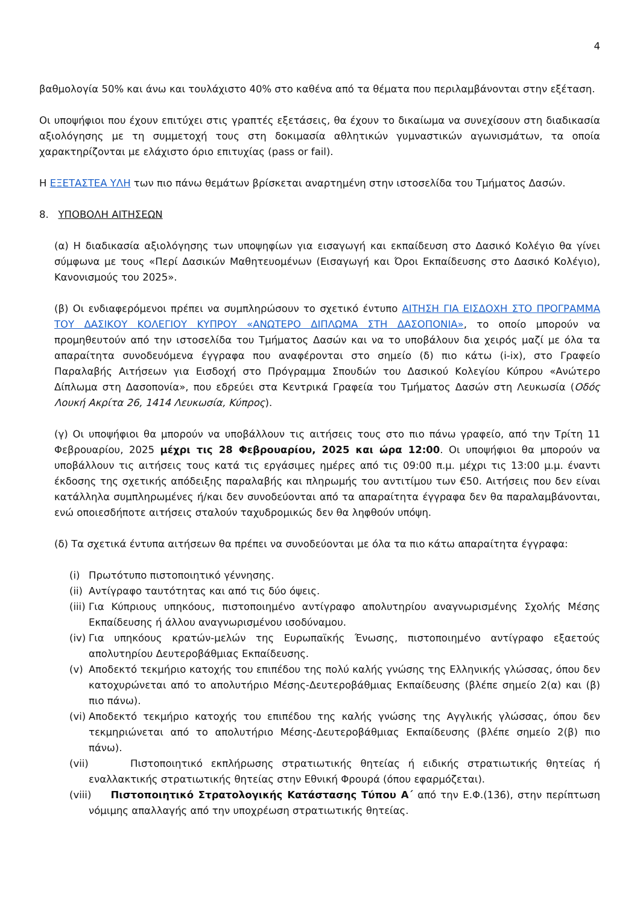4
βαθμολογία 50% και άνω και τουλάχιστο 40% στο καθένα από τα θέματα που περιλαμβάνονται στην εξέταση.
Οι υποψήφιοι που έχουν επιτύχει στις γραπτές εξετάσεις, θα έχουν το δικαίωμα να συνεχίσουν στη διαδικασία αξιολόγησης με τη συμμετοχή τους στη δοκιμασία αθλητικών γυμναστικών αγωνισμάτων, τα οποία χαρακτηρίζονται με ελάχιστο όριο επιτυχίας (pass or fail).
Η ΕΞΕΤΑΣΤΕΑ ΥΛΗ των πιο πάνω θεμάτων βρίσκεται αναρτημένη στην ιστοσελίδα του Τμήματος Δασών.
8. ΥΠΟΒΟΛΗ ΑΙΤΗΣΕΩΝ
(α) Η διαδικασία αξιολόγησης των υποψηφίων για εισαγωγή και εκπαίδευση στο Δασικό Κολέγιο θα γίνει σύμφωνα με τους «Περί Δασικών Μαθητευομένων (Εισαγωγή και Όροι Εκπαίδευσης στο Δασικό Κολέγιο), Κανονισμούς του 2025».
(β) Οι ενδιαφερόμενοι πρέπει να συμπληρώσουν το σχετικό έντυπο ΑΙΤΗΣΗ ΓΙΑ ΕΙΣΔΟΧΗ ΣΤΟ ΠΡΟΓΡΑΜΜΑ ΤΟΥ ΔΑΣΙΚΟΥ ΚΟΛΕΓΙΟΥ ΚΥΠΡΟΥ «ΑΝΩΤΕΡΟ ΔΙΠΛΩΜΑ ΣΤΗ ΔΑΣΟΠΟΝΙΑ», το οποίο μπορούν να προμηθευτούν από την ιστοσελίδα του Τμήματος Δασών και να το υποβάλουν δια χειρός μαζί με όλα τα απαραίτητα συνοδευόμενα έγγραφα που αναφέρονται στο σημείο (δ) πιο κάτω (i-ix), στο Γραφείο Παραλαβής Αιτήσεων για Εισδοχή στο Πρόγραμμα Σπουδών του Δασικού Κολεγίου Κύπρου «Ανώτερο Δίπλωμα στη Δασοπονία», που εδρεύει στα Κεντρικά Γραφεία του Τμήματος Δασών στη Λευκωσία (Οδός Λουκή Ακρίτα 26, 1414 Λευκωσία, Κύπρος).
(γ) Οι υποψήφιοι θα μπορούν να υποβάλλουν τις αιτήσεις τους στο πιο πάνω γραφείο, από την Τρίτη 11 Φεβρουαρίου, 2025 μέχρι τις 28 Φεβρουαρίου, 2025 και ώρα 12:00. Οι υποψήφιοι θα μπορούν να υποβάλλουν τις αιτήσεις τους κατά τις εργάσιμες ημέρες από τις 09:00 π.μ. μέχρι τις 13:00 μ.μ. έναντι έκδοσης της σχετικής απόδειξης παραλαβής και πληρωμής του αντιτίμου των €50. Αιτήσεις που δεν είναι κατάλληλα συμπληρωμένες ή/και δεν συνοδεύονται από τα απαραίτητα έγγραφα δεν θα παραλαμβάνονται, ενώ οποιεσδήποτε αιτήσεις σταλούν ταχυδρομικώς δεν θα ληφθούν υπόψη.
(δ) Τα σχετικά έντυπα αιτήσεων θα πρέπει να συνοδεύονται με όλα τα πιο κάτω απαραίτητα έγγραφα:
(i) Πρωτότυπο πιστοποιητικό γέννησης.
(ii) Αντίγραφο ταυτότητας και από τις δύο όψεις.
(iii) Για Κύπριους υπηκόους, πιστοποιημένο αντίγραφο απολυτηρίου αναγνωρισμένης Σχολής Μέσης Εκπαίδευσης ή άλλου αναγνωρισμένου ισοδύναμου.
(iv) Για υπηκόους κρατών-μελών της Ευρωπαϊκής Ένωσης, πιστοποιημένο αντίγραφο εξαετούς απολυτηρίου Δευτεροβάθμιας Εκπαίδευσης.
(v) Αποδεκτό τεκμήριο κατοχής του επιπέδου της πολύ καλής γνώσης της Ελληνικής γλώσσας, όπου δεν κατοχυρώνεται από το απολυτήριο Μέσης-Δευτεροβάθμιας Εκπαίδευσης (βλέπε σημείο 2(α) και (β) πιο πάνω).
(vi) Αποδεκτό τεκμήριο κατοχής του επιπέδου της καλής γνώσης της Αγγλικής γλώσσας, όπου δεν τεκμηριώνεται από το απολυτήριο Μέσης-Δευτεροβάθμιας Εκπαίδευσης (βλέπε σημείο 2(β) πιο πάνω).
(vii) Πιστοποιητικό εκπλήρωσης στρατιωτικής θητείας ή ειδικής στρατιωτικής θητείας ή εναλλακτικής στρατιωτικής θητείας στην Εθνική Φρουρά (όπου εφαρμόζεται).
(viii) Πιστοποιητικό Στρατολογικής Κατάστασης Τύπου Α΄ από την Ε.Φ.(136), στην περίπτωση νόμιμης απαλλαγής από την υποχρέωση στρατιωτικής θητείας.